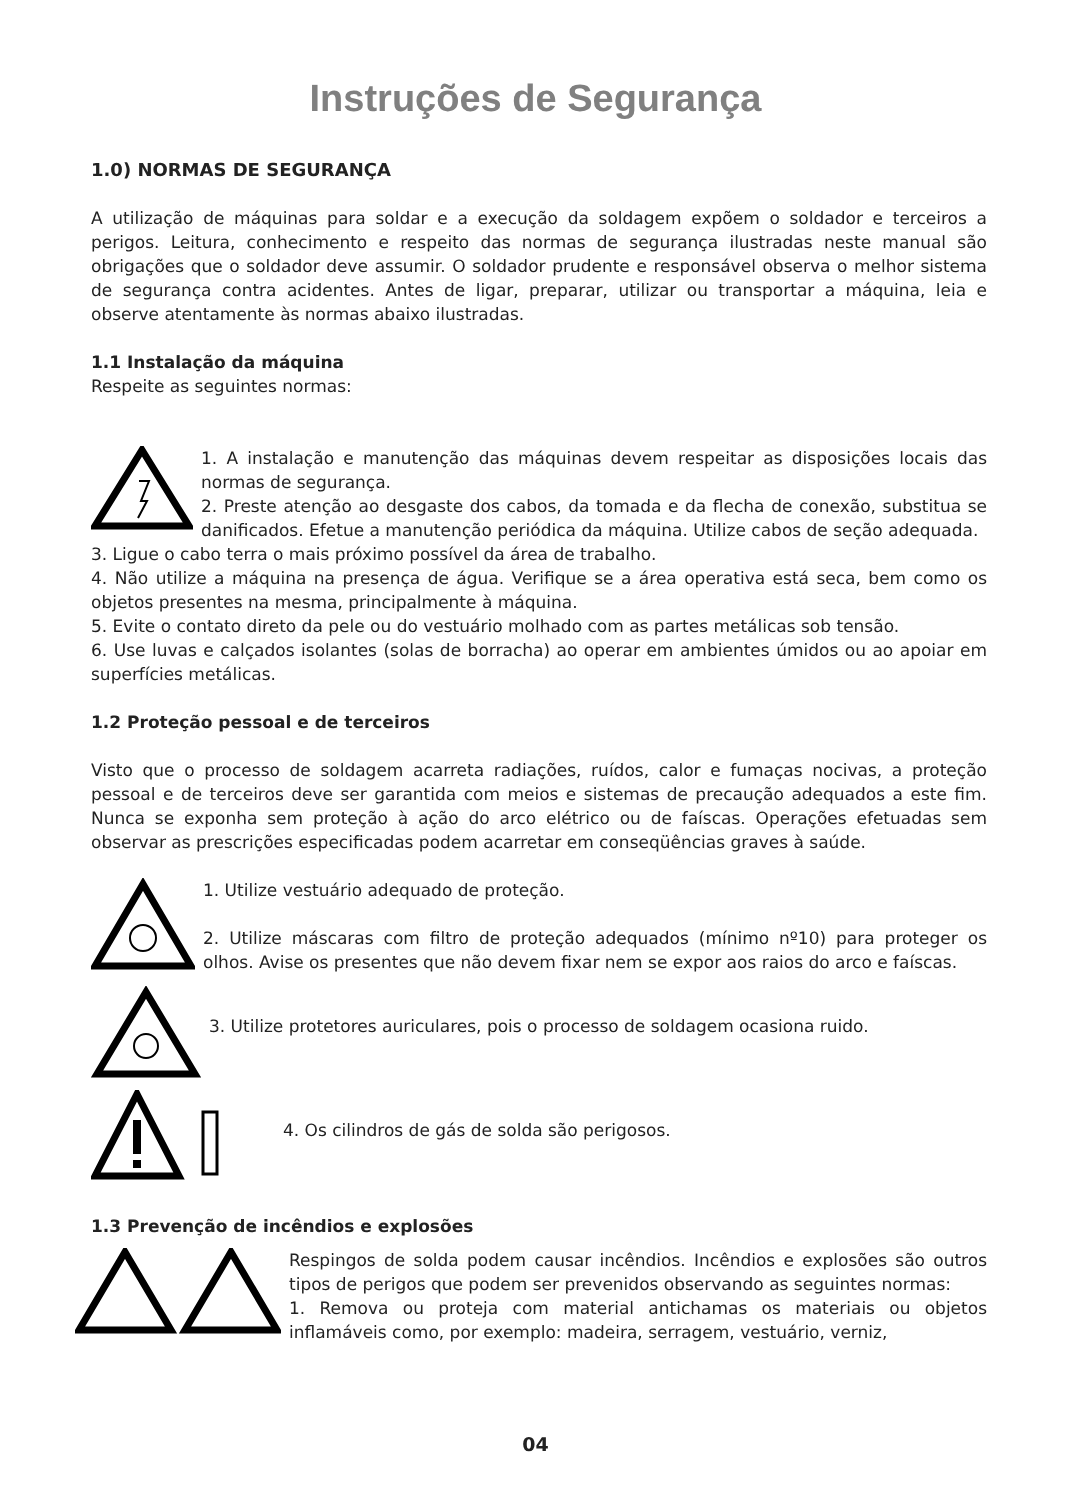Instruções de Segurança
1.0) NORMAS DE SEGURANÇA
A utilização de máquinas para soldar e a execução da soldagem expõem o soldador e terceiros a perigos. Leitura, conhecimento e respeito das normas de segurança ilustradas neste manual são obrigações que o soldador deve assumir. O soldador prudente e responsável observa o melhor sistema de segurança contra acidentes. Antes de ligar, preparar, utilizar ou transportar a máquina, leia e observe atentamente às normas abaixo ilustradas.
1.1 Instalação da máquina
Respeite as seguintes normas:
1. A instalação e manutenção das máquinas devem respeitar as disposições locais das normas de segurança.
2. Preste atenção ao desgaste dos cabos, da tomada e da flecha de conexão, substitua se danificados. Efetue a manutenção periódica da máquina. Utilize cabos de seção adequada.
3. Ligue o cabo terra o mais próximo possível da área de trabalho.
4. Não utilize a máquina na presença de água. Verifique se a área operativa está seca, bem como os objetos presentes na mesma, principalmente à máquina.
5. Evite o contato direto da pele ou do vestuário molhado com as partes metálicas sob tensão.
6. Use luvas e calçados isolantes (solas de borracha) ao operar em ambientes úmidos ou ao apoiar em superfícies metálicas.
1.2 Proteção pessoal e de terceiros
Visto que o processo de soldagem acarreta radiações, ruídos, calor e fumaças nocivas, a proteção pessoal e de terceiros deve ser garantida com meios e sistemas de precaução adequados a este fim. Nunca se exponha sem proteção à ação do arco elétrico ou de faíscas. Operações efetuadas sem observar as prescrições especificadas podem acarretar em conseqüências graves à saúde.
1. Utilize vestuário adequado de proteção.
2. Utilize máscaras com filtro de proteção adequados (mínimo nº10) para proteger os olhos. Avise os presentes que não devem fixar nem se expor aos raios do arco e faíscas.
3. Utilize protetores auriculares, pois o processo de soldagem ocasiona ruido.
4. Os cilindros de gás de solda são perigosos.
1.3 Prevenção de incêndios e explosões
Respingos de solda podem causar incêndios. Incêndios e explosões são outros tipos de perigos que podem ser prevenidos observando as seguintes normas:
1. Remova ou proteja com material antichamas os materiais ou objetos inflamáveis como, por exemplo: madeira, serragem, vestuário, verniz,
04